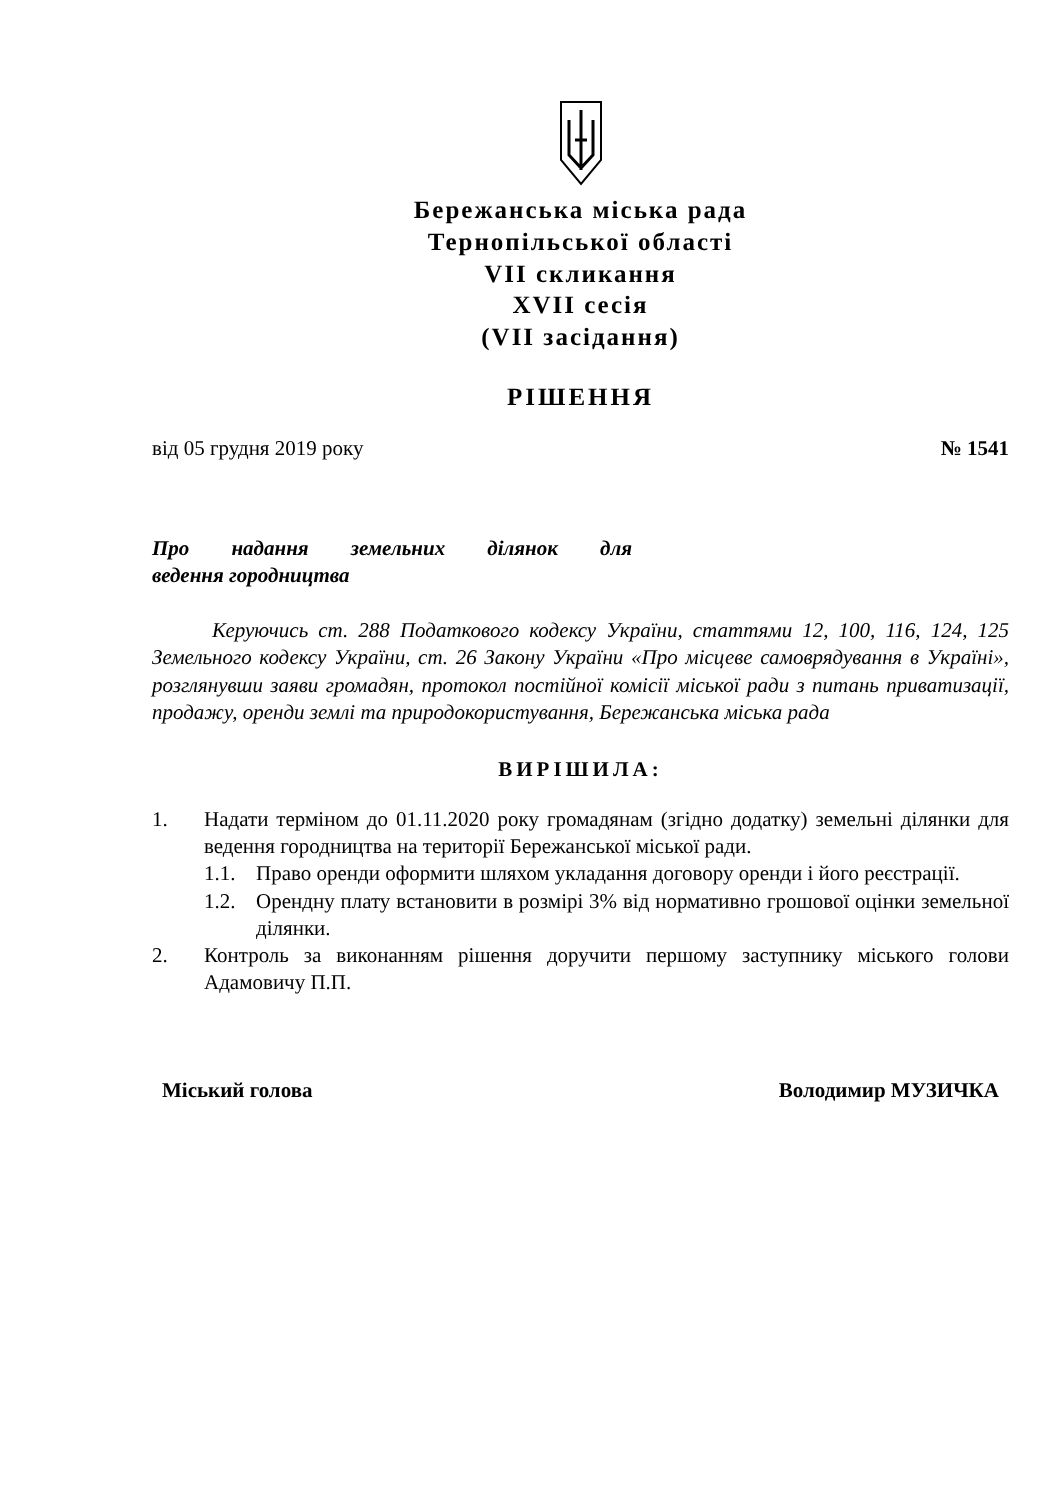Бережанська міська рада
Тернопільської області
VII скликання
XVII сесія
(VII засідання)
РІШЕННЯ
від 05 грудня 2019 року № 1541
Про надання земельних ділянок для
ведення городництва
Керуючись ст. 288 Податкового кодексу України, статтями 12, 100, 116, 124, 125 Земельного кодексу України, ст. 26 Закону України «Про місцеве самоврядування в Україні», розглянувши заяви громадян, протокол постійної комісії міської ради з питань приватизації, продажу, оренди землі та природокористування, Бережанська міська рада
ВИРІШИЛА:
1. Надати терміном до 01.11.2020 року громадянам (згідно додатку) земельні ділянки для ведення городництва на території Бережанської міської ради.
1.1. Право оренди оформити шляхом укладання договору оренди і його реєстрації.
1.2. Орендну плату встановити в розмірі 3% від нормативно грошової оцінки земельної ділянки.
2. Контроль за виконанням рішення доручити першому заступнику міського голови Адамовичу П.П.
Міський голова Володимир МУЗИЧКА